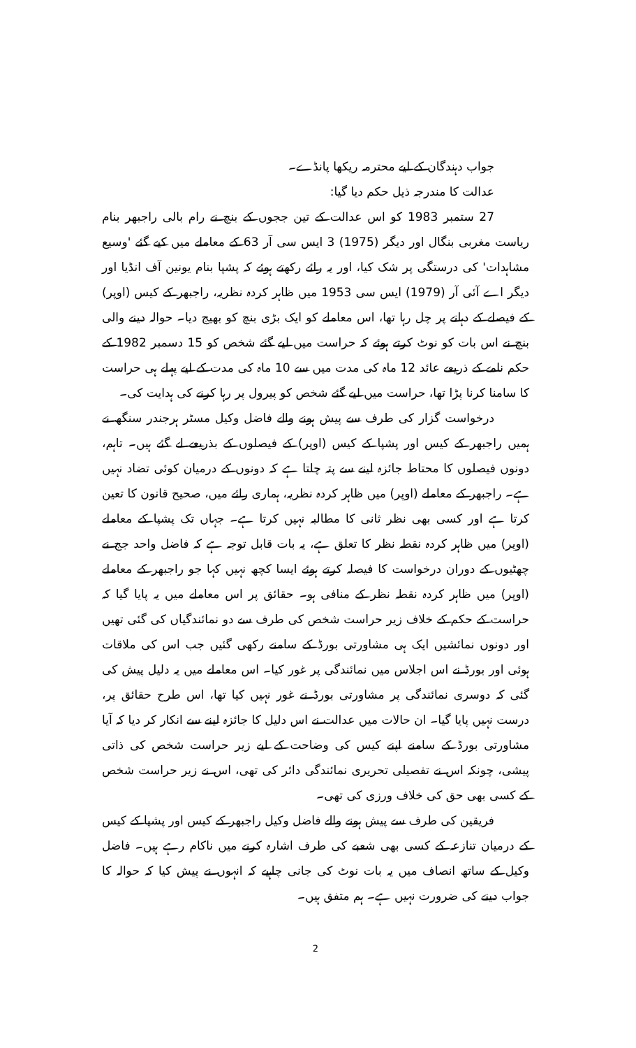جواب دہندگان کے لیے محترمہ ریکھا پانڈے۔
عدالت کا مندرجہ ذیل حکم دیا گیا:
27 ستمبر 1983 کو اس عدالت کے تین ججوں کے بنچ نے رام بالی راجبھر بنام ریاست مغربی بنگال اور دیگر (1975) 3 ایس سی آر 63 کے معاملے میں کیے گئے 'وسیع مشاہدات' کی درستگی پر شک کیا، اور یہ رائے رکھتے ہوئے کہ پشپا بنام یونین آف انڈیا اور دیگر اے آئی آر (1979) ایس سی 1953 میں ظاہر کردہ نظریہ، راجبھر کے کیس (اوپر) کے فیصلے کے دہانے پر چل رہا تھا، اس معاملے کو ایک بڑی بنچ کو بھیج دیا۔ حوالہ دینے والی بنچ نے اس بات کو نوٹ کرتے ہوئے کہ حراست میں لیے گئے شخص کو 15 دسمبر 1982 کے حکم نامے کے ذریعے عائد 12 ماہ کی مدت میں سے 10 ماہ کی مدت کے لیے پہلے ہی حراست کا سامنا کرنا پڑا تھا، حراست میں لیے گئے شخص کو پیرول پر رہا کرنے کی ہدایت کی۔
درخواست گزار کی طرف سے پیش ہونے والے فاضل وکیل مسٹر ہرجندر سنگھ نے ہمیں راجبھر کے کیس اور پشپا کے کیس (اوپر) کے فیصلوں کے بذریعے لے گئے ہیں۔ تاہم، دونوں فیصلوں کا محتاط جائزہ لینے سے پتہ چلتا ہے کہ دونوں کے درمیان کوئی تضاد نہیں ہے۔ راجبھر کے معاملے (اوپر) میں ظاہر کردہ نظریہ، ہماری رائے میں، صحیح قانون کا تعین کرتا ہے اور کسی بھی نظر ثانی کا مطالبہ نہیں کرتا ہے۔ جہاں تک پشپا کے معاملے (اوپر) میں ظاہر کردہ نقطہ نظر کا تعلق ہے، یہ بات قابل توجہ ہے کہ فاضل واحد جج نے چھٹیوں کے دوران درخواست کا فیصلہ کرتے ہوئے ایسا کچھ نہیں کہا جو راجبھر کے معاملے (اوپر) میں ظاہر کردہ نقطہ نظر کے منافی ہو۔ حقائق پر اس معاملے میں یہ پایا گیا کہ حراست کے حکم کے خلاف زیر حراست شخص کی طرف سے دو نمائندگیاں کی گئی تھیں اور دونوں نمائشیں ایک ہی مشاورتی بورڈ کے سامنے رکھی گئیں جب اس کی ملاقات ہوئی اور بورڈ نے اس اجلاس میں نمائندگی پر غور کیا۔ اس معاملے میں یہ دلیل پیش کی گئی کہ دوسری نمائندگی پر مشاورتی بورڈ نے غور نہیں کیا تھا، اس طرح حقائق پر، درست نہیں پایا گیا۔ ان حالات میں عدالت نے اس دلیل کا جائزہ لینے سے انکار کر دیا کہ آیا مشاورتی بورڈ کے سامنے اپنے کیس کی وضاحت کے لیے زیر حراست شخص کی ذاتی پیشی، چونکہ اس نے تفصیلی تحریری نمائندگی دائر کی تھی، اس نے زیر حراست شخص کے کسی بھی حق کی خلاف ورزی کی تھی۔
فریقین کی طرف سے پیش ہونے والے فاضل وکیل راجبھر کے کیس اور پشپا کے کیس کے درمیان تنازعہ کے کسی بھی شعبے کی طرف اشارہ کرنے میں ناکام رہے ہیں۔ فاضل وکیل کے ساتھ انصاف میں یہ بات نوٹ کی جانی چاہیے کہ انہوں نے پیش کیا کہ حوالہ کا جواب دینے کی ضرورت نہیں ہے۔ ہم متفق ہیں۔
2